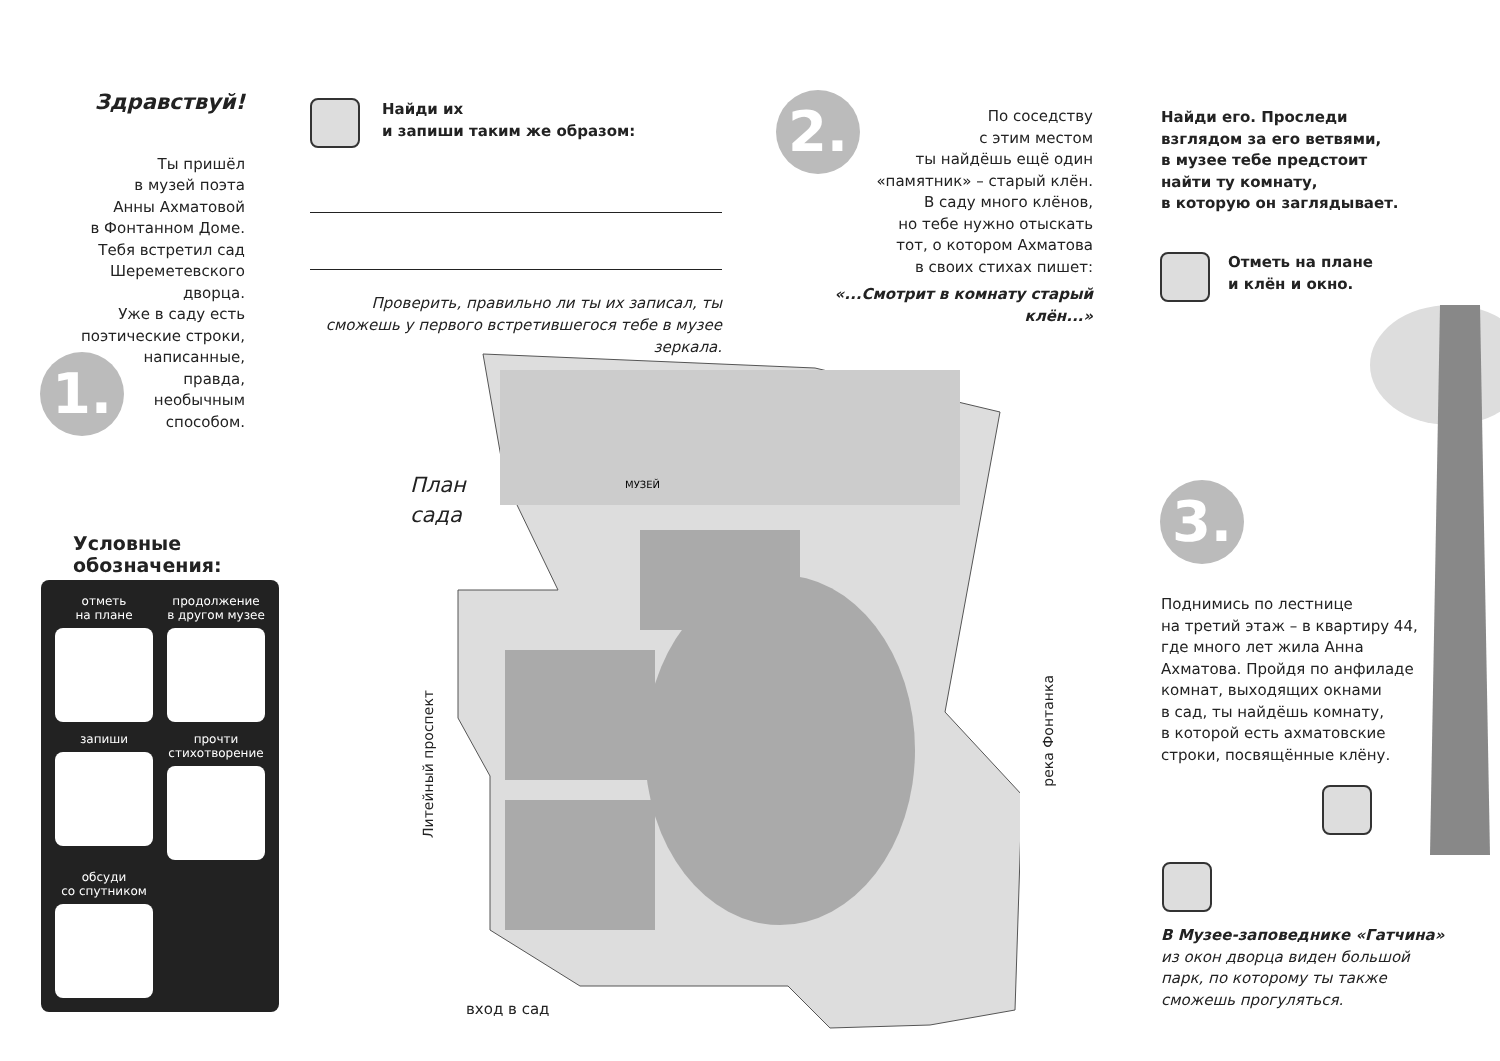Здравствуй!
Ты пришёл
в музей поэта
Анны Ахматовой
в Фонтанном Доме.
Тебя встретил сад
Шереметевского
дворца.
Уже в саду есть
поэтические строки,
написанные,
правда,
необычным
способом.
1.
Условные
обозначения:
отметь
на плане
продолжение
в другом музее
запиши
прочти
стихотворение
обсуди
со спутником
Найди их
и запиши таким же образом:
Проверить, правильно ли ты их записал, ты сможешь у первого встретившегося тебе в музее зеркала.
2.
По соседству
с этим местом
ты найдёшь ещё один
«памятник» – старый клён.
В саду много клёнов,
но тебе нужно отыскать
тот, о котором Ахматова
в своих стихах пишет:
«...Смотрит в комнату старый клён...»
Найди его. Проследи
взглядом за его ветвями,
в музее тебе предстоит
найти ту комнату,
в которую он заглядывает.
Отметь на плане
и клён и окно.
План
сада
МУЗЕЙ
вход в сад
Литейный проспект
река Фонтанка
3.
Поднимись по лестнице
на третий этаж – в квартиру 44,
где много лет жила Анна
Ахматова. Пройдя по анфиладе
комнат, выходящих окнами
в сад, ты найдёшь комнату,
в которой есть ахматовские
строки, посвящённые клёну.
В Музее-заповеднике «Гатчина»
из окон дворца виден большой
парк, по которому ты также
сможешь прогуляться.